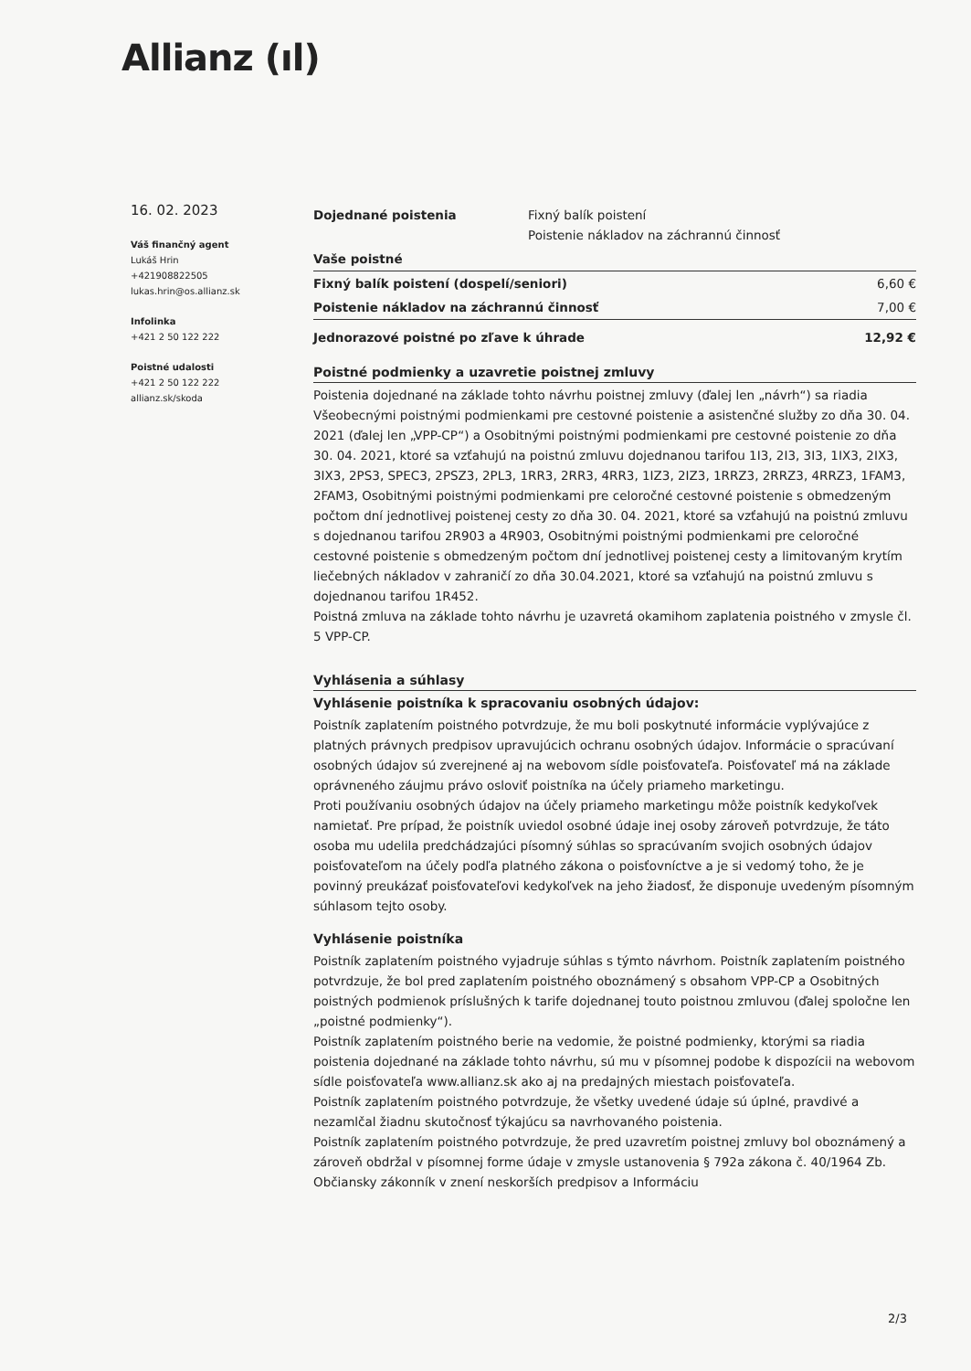Allianz (ıl)
16. 02. 2023
Váš finančný agent
Lukáš Hrin
+421908822505
lukas.hrin@os.allianz.sk
Infolinka
+421 2 50 122 222
Poistné udalosti
+421 2 50 122 222
allianz.sk/skoda
| Dojednané poistenia | Fixný balík poistení Poistenie nákladov na záchrannú činnosť |
| Vaše poistné | |
| Fixný balík poistení (dospelí/seniori) | 6,60 € |
| Poistenie nákladov na záchrannú činnosť | 7,00 € |
| Jednorazové poistné po zľave k úhrade | 12,92 € |
Poistné podmienky a uzavretie poistnej zmluvy
Poistenia dojednané na základe tohto návrhu poistnej zmluvy (ďalej len „návrh“) sa riadia Všeobecnými poistnými podmienkami pre cestovné poistenie a asistenčné služby zo dňa 30. 04. 2021 (ďalej len „VPP-CP“) a Osobitnými poistnými podmienkami pre cestovné poistenie zo dňa 30. 04. 2021, ktoré sa vzťahujú na poistnú zmluvu dojednanou tarifou 1I3, 2I3, 3I3, 1IX3, 2IX3, 3IX3, 2PS3, SPEC3, 2PSZ3, 2PL3, 1RR3, 2RR3, 4RR3, 1IZ3, 2IZ3, 1RRZ3, 2RRZ3, 4RRZ3, 1FAM3, 2FAM3, Osobitnými poistnými podmienkami pre celoročné cestovné poistenie s obmedzeným počtom dní jednotlivej poistenej cesty zo dňa 30. 04. 2021, ktoré sa vzťahujú na poistnú zmluvu s dojednanou tarifou 2R903 a 4R903, Osobitnými poistnými podmienkami pre celoročné cestovné poistenie s obmedzeným počtom dní jednotlivej poistenej cesty a limitovaným krytím liečebných nákladov v zahraničí zo dňa 30.04.2021, ktoré sa vzťahujú na poistnú zmluvu s dojednanou tarifou 1R452.
Poistná zmluva na základe tohto návrhu je uzavretá okamihom zaplatenia poistného v zmysle čl. 5 VPP-CP.
Vyhlásenia a súhlasy
Vyhlásenie poistníka k spracovaniu osobných údajov:
Poistník zaplatením poistného potvrdzuje, že mu boli poskytnuté informácie vyplývajúce z platných právnych predpisov upravujúcich ochranu osobných údajov. Informácie o spracúvaní osobných údajov sú zverejnené aj na webovom sídle poisťovateľa. Poisťovateľ má na základe oprávneného záujmu právo osloviť poistníka na účely priameho marketingu.
Proti používaniu osobných údajov na účely priameho marketingu môže poistník kedykoľvek namietať. Pre prípad, že poistník uviedol osobné údaje inej osoby zároveň potvrdzuje, že táto osoba mu udelila predchádzajúci písomný súhlas so spracúvaním svojich osobných údajov poisťovateľom na účely podľa platného zákona o poisťovníctve a je si vedomý toho, že je povinný preukázať poisťovateľovi kedykoľvek na jeho žiadosť, že disponuje uvedeným písomným súhlasom tejto osoby.
Vyhlásenie poistníka
Poistník zaplatením poistného vyjadruje súhlas s týmto návrhom. Poistník zaplatením poistného potvrdzuje, že bol pred zaplatením poistného oboznámený s obsahom VPP-CP a Osobitných poistných podmienok príslušných k tarife dojednanej touto poistnou zmluvou (ďalej spoločne len „poistné podmienky“).
Poistník zaplatením poistného berie na vedomie, že poistné podmienky, ktorými sa riadia poistenia dojednané na základe tohto návrhu, sú mu v písomnej podobe k dispozícii na webovom sídle poisťovateľa www.allianz.sk ako aj na predajných miestach poisťovateľa.
Poistník zaplatením poistného potvrdzuje, že všetky uvedené údaje sú úplné, pravdivé a nezamlčal žiadnu skutočnosť týkajúcu sa navrhovaného poistenia.
Poistník zaplatením poistného potvrdzuje, že pred uzavretím poistnej zmluvy bol oboznámený a zároveň obdržal v písomnej forme údaje v zmysle ustanovenia § 792a zákona č. 40/1964 Zb. Občiansky zákonník v znení neskorších predpisov a Informáciu
2/3